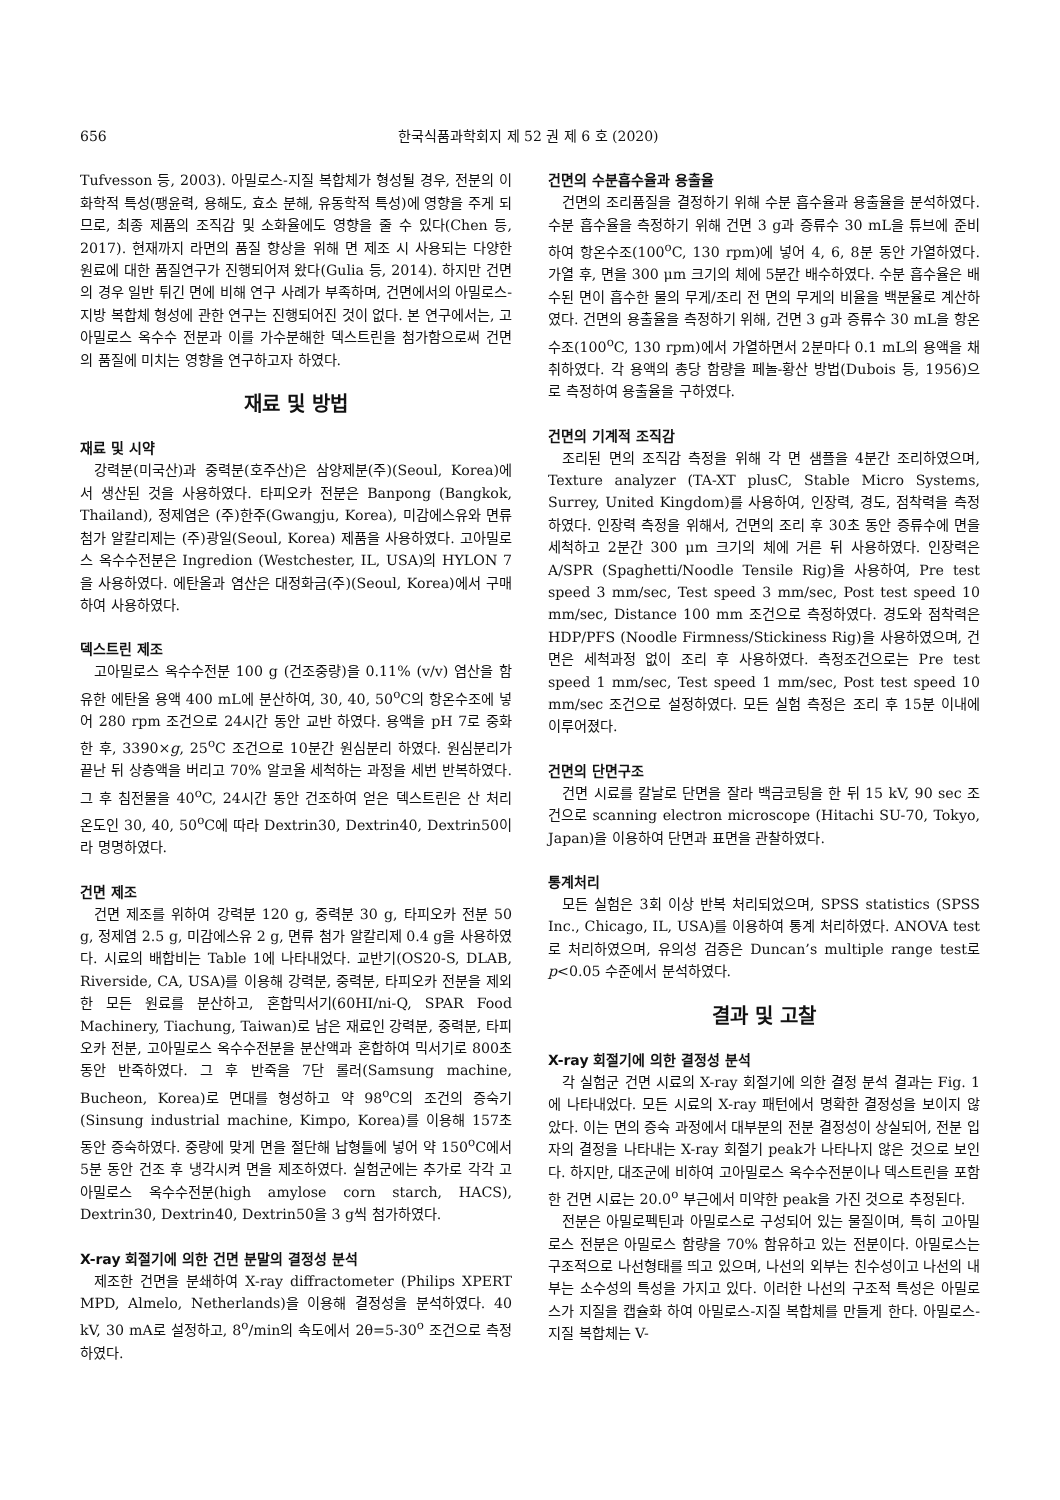656 한국식품과학회지 제 52 권 제 6 호 (2020)
Tufvesson 등, 2003). 아밀로스-지질 복합체가 형성될 경우, 전분의 이화학적 특성(팽윤력, 용해도, 효소 분해, 유동학적 특성)에 영향을 주게 되므로, 최종 제품의 조직감 및 소화율에도 영향을 줄 수 있다(Chen 등, 2017). 현재까지 라면의 품질 향상을 위해 면 제조 시 사용되는 다양한 원료에 대한 품질연구가 진행되어져 왔다(Gulia 등, 2014). 하지만 건면의 경우 일반 튀긴 면에 비해 연구 사례가 부족하며, 건면에서의 아밀로스-지방 복합체 형성에 관한 연구는 진행되어진 것이 없다. 본 연구에서는, 고아밀로스 옥수수 전분과 이를 가수분해한 덱스트린을 첨가함으로써 건면의 품질에 미치는 영향을 연구하고자 하였다.
재료 및 방법
재료 및 시약
강력분(미국산)과 중력분(호주산)은 삼양제분(주)(Seoul, Korea)에서 생산된 것을 사용하였다. 타피오카 전분은 Banpong (Bangkok, Thailand), 정제염은 (주)한주(Gwangju, Korea), 미감에스유와 면류 첨가 알칼리제는 (주)광일(Seoul, Korea) 제품을 사용하였다. 고아밀로스 옥수수전분은 Ingredion (Westchester, IL, USA)의 HYLON 7을 사용하였다. 에탄올과 염산은 대정화금(주)(Seoul, Korea)에서 구매하여 사용하였다.
덱스트린 제조
고아밀로스 옥수수전분 100 g (건조중량)을 0.11% (v/v) 염산을 함유한 에탄올 용액 400 mL에 분산하여, 30, 40, 50<sup>o</sup>C의 항온수조에 넣어 280 rpm 조건으로 24시간 동안 교반 하였다. 용액을 pH 7로 중화한 후, 3390×g, 25<sup>o</sup>C 조건으로 10분간 원심분리 하였다. 원심분리가 끝난 뒤 상층액을 버리고 70% 알코올 세척하는 과정을 세번 반복하였다. 그 후 침전물을 40<sup>o</sup>C, 24시간 동안 건조하여 얻은 덱스트린은 산 처리 온도인 30, 40, 50<sup>o</sup>C에 따라 Dextrin30, Dextrin40, Dextrin50이라 명명하였다.
건면 제조
건면 제조를 위하여 강력분 120 g, 중력분 30 g, 타피오카 전분 50 g, 정제염 2.5 g, 미감에스유 2 g, 면류 첨가 알칼리제 0.4 g을 사용하였다. 시료의 배합비는 Table 1에 나타내었다. 교반기(OS20-S, DLAB, Riverside, CA, USA)를 이용해 강력분, 중력분, 타피오카 전분을 제외한 모든 원료를 분산하고, 혼합믹서기(60HI/ni-Q, SPAR Food Machinery, Tiachung, Taiwan)로 남은 재료인 강력분, 중력분, 타피오카 전분, 고아밀로스 옥수수전분을 분산액과 혼합하여 믹서기로 800초 동안 반죽하였다. 그 후 반죽을 7단 롤러(Samsung machine, Bucheon, Korea)로 면대를 형성하고 약 98<sup>o</sup>C의 조건의 증숙기(Sinsung industrial machine, Kimpo, Korea)를 이용해 157초 동안 증숙하였다. 중량에 맞게 면을 절단해 납형틀에 넣어 약 150<sup>o</sup>C에서 5분 동안 건조 후 냉각시켜 면을 제조하였다. 실험군에는 추가로 각각 고아밀로스 옥수수전분(high amylose corn starch, HACS), Dextrin30, Dextrin40, Dextrin50을 3 g씩 첨가하였다.
X-ray 회절기에 의한 건면 분말의 결정성 분석
제조한 건면을 분쇄하여 X-ray diffractometer (Philips XPERT MPD, Almelo, Netherlands)을 이용해 결정성을 분석하였다. 40 kV, 30 mA로 설정하고, 8<sup>o</sup>/min의 속도에서 2θ=5-30<sup>o</sup> 조건으로 측정하였다.
건면의 수분흡수율과 용출율
건면의 조리품질을 결정하기 위해 수분 흡수율과 용출율을 분석하였다. 수분 흡수율을 측정하기 위해 건면 3 g과 증류수 30 mL을 튜브에 준비하여 항온수조(100<sup>o</sup>C, 130 rpm)에 넣어 4, 6, 8분 동안 가열하였다. 가열 후, 면을 300 μm 크기의 체에 5분간 배수하였다. 수분 흡수율은 배수된 면이 흡수한 물의 무게/조리 전 면의 무게의 비율을 백분율로 계산하였다. 건면의 용출율을 측정하기 위해, 건면 3 g과 증류수 30 mL을 항온수조(100<sup>o</sup>C, 130 rpm)에서 가열하면서 2분마다 0.1 mL의 용액을 채취하였다. 각 용액의 총당 함량을 페놀-황산 방법(Dubois 등, 1956)으로 측정하여 용출율을 구하였다.
건면의 기계적 조직감
조리된 면의 조직감 측정을 위해 각 면 샘플을 4분간 조리하였으며, Texture analyzer (TA-XT plusC, Stable Micro Systems, Surrey, United Kingdom)를 사용하여, 인장력, 경도, 점착력을 측정하였다. 인장력 측정을 위해서, 건면의 조리 후 30초 동안 증류수에 면을 세척하고 2분간 300 μm 크기의 체에 거른 뒤 사용하였다. 인장력은 A/SPR (Spaghetti/Noodle Tensile Rig)을 사용하여, Pre test speed 3 mm/sec, Test speed 3 mm/sec, Post test speed 10 mm/sec, Distance 100 mm 조건으로 측정하였다. 경도와 점착력은 HDP/PFS (Noodle Firmness/Stickiness Rig)을 사용하였으며, 건면은 세척과정 없이 조리 후 사용하였다. 측정조건으로는 Pre test speed 1 mm/sec, Test speed 1 mm/sec, Post test speed 10 mm/sec 조건으로 설정하였다. 모든 실험 측정은 조리 후 15분 이내에 이루어졌다.
건면의 단면구조
건면 시료를 칼날로 단면을 잘라 백금코팅을 한 뒤 15 kV, 90 sec 조건으로 scanning electron microscope (Hitachi SU-70, Tokyo, Japan)을 이용하여 단면과 표면을 관찰하였다.
통계처리
모든 실험은 3회 이상 반복 처리되었으며, SPSS statistics (SPSS Inc., Chicago, IL, USA)를 이용하여 통계 처리하였다. ANOVA test로 처리하였으며, 유의성 검증은 Duncan’s multiple range test로 p<0.05 수준에서 분석하였다.
결과 및 고찰
X-ray 회절기에 의한 결정성 분석
각 실험군 건면 시료의 X-ray 회절기에 의한 결정 분석 결과는 Fig. 1에 나타내었다. 모든 시료의 X-ray 패턴에서 명확한 결정성을 보이지 않았다. 이는 면의 증숙 과정에서 대부분의 전분 결정성이 상실되어, 전분 입자의 결정을 나타내는 X-ray 회절기 peak가 나타나지 않은 것으로 보인다. 하지만, 대조군에 비하여 고아밀로스 옥수수전분이나 덱스트린을 포함한 건면 시료는 20.0<sup>o</sup> 부근에서 미약한 peak을 가진 것으로 추정된다.
전분은 아밀로펙틴과 아밀로스로 구성되어 있는 물질이며, 특히 고아밀로스 전분은 아밀로스 함량을 70% 함유하고 있는 전분이다. 아밀로스는 구조적으로 나선형태를 띄고 있으며, 나선의 외부는 친수성이고 나선의 내부는 소수성의 특성을 가지고 있다. 이러한 나선의 구조적 특성은 아밀로스가 지질을 캡슐화 하여 아밀로스-지질 복합체를 만들게 한다. 아밀로스-지질 복합체는 V-